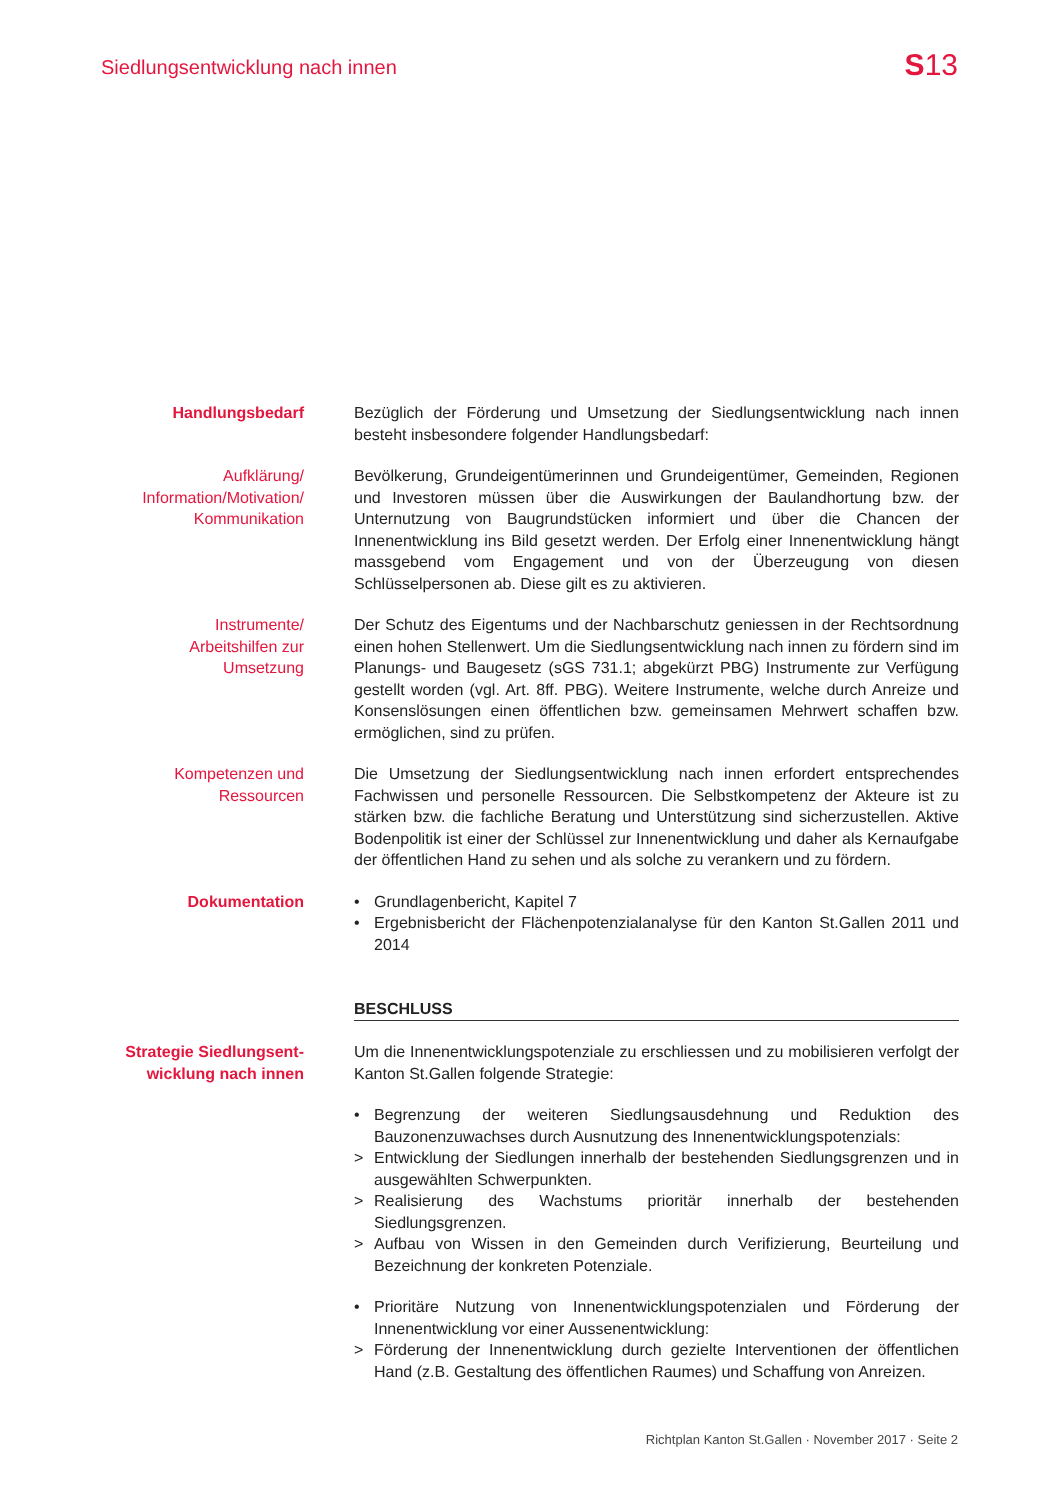Siedlungsentwicklung nach innen
S13
Handlungsbedarf Bezüglich der Förderung und Umsetzung der Siedlungsentwicklung nach innen besteht insbesondere folgender Handlungsbedarf:
Aufklärung/
Information/Motivation/
Kommunikation
Bevölkerung, Grundeigentümerinnen und Grundeigentümer, Gemeinden, Regionen und Investoren müssen über die Auswirkungen der Baulandhortung bzw. der Unternutzung von Baugrundstücken informiert und über die Chancen der Innenentwicklung ins Bild gesetzt werden. Der Erfolg einer Innenentwicklung hängt massgebend vom Engagement und von der Überzeugung von diesen Schlüsselpersonen ab. Diese gilt es zu aktivieren.
Instrumente/
Arbeitshilfen zur
Umsetzung
Der Schutz des Eigentums und der Nachbarschutz geniessen in der Rechtsordnung einen hohen Stellenwert. Um die Siedlungsentwicklung nach innen zu fördern sind im Planungs- und Baugesetz (sGS 731.1; abgekürzt PBG) Instrumente zur Verfügung gestellt worden (vgl. Art. 8ff. PBG). Weitere Instrumente, welche durch Anreize und Konsenslösungen einen öffentlichen bzw. gemeinsamen Mehrwert schaffen bzw. ermöglichen, sind zu prüfen.
Kompetenzen und
Ressourcen
Die Umsetzung der Siedlungsentwicklung nach innen erfordert entsprechendes Fachwissen und personelle Ressourcen. Die Selbstkompetenz der Akteure ist zu stärken bzw. die fachliche Beratung und Unterstützung sind sicherzustellen. Aktive Bodenpolitik ist einer der Schlüssel zur Innenentwicklung und daher als Kernaufgabe der öffentlichen Hand zu sehen und als solche zu verankern und zu fördern.
Dokumentation • Grundlagenbericht, Kapitel 7
• Ergebnisbericht der Flächenpotenzialanalyse für den Kanton St.Gallen 2011 und 2014
BESCHLUSS
Strategie Siedlungsent-
wicklung nach innen
Um die Innenentwicklungspotenziale zu erschliessen und zu mobilisieren verfolgt der Kanton St.Gallen folgende Strategie:
• Begrenzung der weiteren Siedlungsausdehnung und Reduktion des Bauzonenzuwachses durch Ausnutzung des Innenentwicklungspotenzials:
> Entwicklung der Siedlungen innerhalb der bestehenden Siedlungsgrenzen und in ausgewählten Schwerpunkten.
> Realisierung des Wachstums prioritär innerhalb der bestehenden Siedlungsgrenzen.
> Aufbau von Wissen in den Gemeinden durch Verifizierung, Beurteilung und Bezeichnung der konkreten Potenziale.
• Prioritäre Nutzung von Innenentwicklungspotenzialen und Förderung der Innenentwicklung vor einer Aussenentwicklung:
> Förderung der Innenentwicklung durch gezielte Interventionen der öffentlichen Hand (z.B. Gestaltung des öffentlichen Raumes) und Schaffung von Anreizen.
Richtplan Kanton St.Gallen · November 2017 · Seite 2